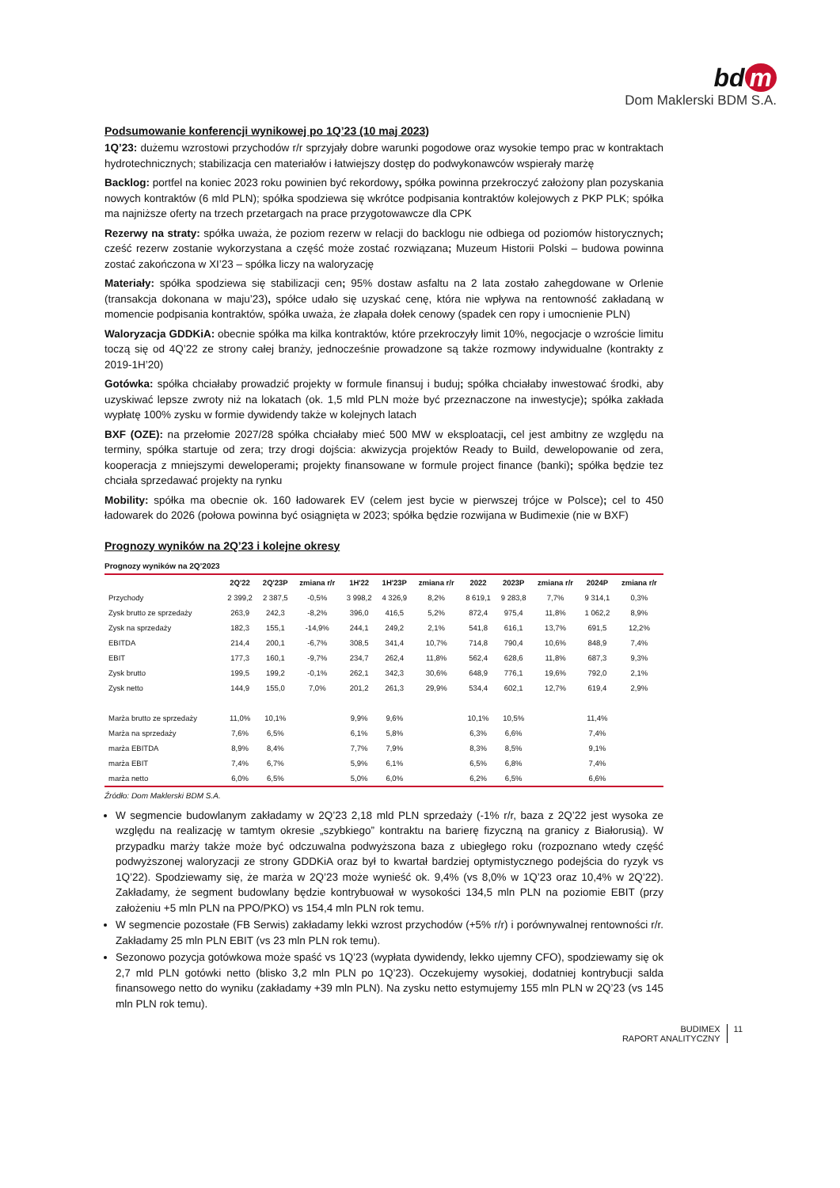bd m
Dom Maklerski BDM S.A.
Podsumowanie konferencji wynikowej po 1Q’23 (10 maj 2023)
1Q’23: dużemu wzrostowi przychodów r/r sprzyjały dobre warunki pogodowe oraz wysokie tempo prac w kontraktach hydrotechnicznych; stabilizacja cen materiałów i łatwiejszy dostęp do podwykonawców wspierały marżę
Backlog: portfel na koniec 2023 roku powinien być rekordowy, spółka powinna przekroczyć założony plan pozyskania nowych kontraktów (6 mld PLN); spółka spodziewa się wkrótce podpisania kontraktów kolejowych z PKP PLK; spółka ma najniższe oferty na trzech przetargach na prace przygotowawcze dla CPK
Rezerwy na straty: spółka uważa, że poziom rezerw w relacji do backlogu nie odbiega od poziomów historycznych; cześć rezerw zostanie wykorzystana a część może zostać rozwiązana; Muzeum Historii Polski – budowa powinna zostać zakończona w XI’23 – spółka liczy na waloryzację
Materiały: spółka spodziewa się stabilizacji cen; 95% dostaw asfaltu na 2 lata zostało zahegdowane w Orlenie (transakcja dokonana w maju’23), spółce udało się uzyskać cenę, która nie wpływa na rentowność zakładaną w momencie podpisania kontraktów, spółka uważa, że złapała dołek cenowy (spadek cen ropy i umocnienie PLN)
Waloryzacja GDDKiA: obecnie spółka ma kilka kontraktów, które przekroczyły limit 10%, negocjacje o wzroście limitu toczą się od 4Q’22 ze strony całej branży, jednocześnie prowadzone są także rozmowy indywidualne (kontrakty z 2019-1H’20)
Gotówka: spółka chciałaby prowadzić projekty w formule finansuj i buduj; spółka chciałaby inwestować środki, aby uzyskiwać lepsze zwroty niż na lokatach (ok. 1,5 mld PLN może być przeznaczone na inwestycje); spółka zakłada wypłatę 100% zysku w formie dywidendy także w kolejnych latach
BXF (OZE): na przełomie 2027/28 spółka chciałaby mieć 500 MW w eksploatacji, cel jest ambitny ze względu na terminy, spółka startuje od zera; trzy drogi dojścia: akwizycja projektów Ready to Build, dewelopowanie od zera, kooperacja z mniejszymi deweloperami; projekty finansowane w formule project finance (banki); spółka będzie tez chciała sprzedawać projekty na rynku
Mobility: spółka ma obecnie ok. 160 ładowarek EV (celem jest bycie w pierwszej trójce w Polsce); cel to 450 ładowarek do 2026 (połowa powinna być osiągnięta w 2023; spółka będzie rozwijana w Budimexie (nie w BXF)
Prognozy wyników na 2Q’23 i kolejne okresy
Prognozy wyników na 2Q’2023
| | 2Q'22 | 2Q'23P | zmiana r/r | 1H'22 | 1H'23P | zmiana r/r | 2022 | 2023P | zmiana r/r | 2024P | zmiana r/r |
| --- | --- | --- | --- | --- | --- | --- | --- | --- | --- | --- | --- |
| Przychody | 2 399,2 | 2 387,5 | -0,5% | 3 998,2 | 4 326,9 | 8,2% | 8 619,1 | 9 283,8 | 7,7% | 9 314,1 | 0,3% |
| Zysk brutto ze sprzedaży | 263,9 | 242,3 | -8,2% | 396,0 | 416,5 | 5,2% | 872,4 | 975,4 | 11,8% | 1 062,2 | 8,9% |
| Zysk na sprzedaży | 182,3 | 155,1 | -14,9% | 244,1 | 249,2 | 2,1% | 541,8 | 616,1 | 13,7% | 691,5 | 12,2% |
| EBITDA | 214,4 | 200,1 | -6,7% | 308,5 | 341,4 | 10,7% | 714,8 | 790,4 | 10,6% | 848,9 | 7,4% |
| EBIT | 177,3 | 160,1 | -9,7% | 234,7 | 262,4 | 11,8% | 562,4 | 628,6 | 11,8% | 687,3 | 9,3% |
| Zysk brutto | 199,5 | 199,2 | -0,1% | 262,1 | 342,3 | 30,6% | 648,9 | 776,1 | 19,6% | 792,0 | 2,1% |
| Zysk netto | 144,9 | 155,0 | 7,0% | 201,2 | 261,3 | 29,9% | 534,4 | 602,1 | 12,7% | 619,4 | 2,9% |
| Marża brutto ze sprzedaży | 11,0% | 10,1% | | 9,9% | 9,6% | | 10,1% | 10,5% | | 11,4% | |
| Marża na sprzedaży | 7,6% | 6,5% | | 6,1% | 5,8% | | 6,3% | 6,6% | | 7,4% | |
| marża EBITDA | 8,9% | 8,4% | | 7,7% | 7,9% | | 8,3% | 8,5% | | 9,1% | |
| marża EBIT | 7,4% | 6,7% | | 5,9% | 6,1% | | 6,5% | 6,8% | | 7,4% | |
| marża netto | 6,0% | 6,5% | | 5,0% | 6,0% | | 6,2% | 6,5% | | 6,6% | |
Źródło: Dom Maklerski BDM S.A.
W segmencie budowlanym zakładamy w 2Q’23 2,18 mld PLN sprzedaży (-1% r/r, baza z 2Q’22 jest wysoka ze względu na realizację w tamtym okresie „szybkiego” kontraktu na barierę fizyczną na granicy z Białorusią). W przypadku marży także może być odczuwalna podwyższona baza z ubiegłego roku (rozpoznano wtedy część podwyższonej waloryzacji ze strony GDDKiA oraz był to kwartał bardziej optymistycznego podejścia do ryzyk vs 1Q’22). Spodziewamy się, że marża w 2Q’23 może wynieść ok. 9,4% (vs 8,0% w 1Q’23 oraz 10,4% w 2Q’22). Zakładamy, że segment budowlany będzie kontrybuował w wysokości 134,5 mln PLN na poziomie EBIT (przy założeniu +5 mln PLN na PPO/PKO) vs 154,4 mln PLN rok temu.
W segmencie pozostałe (FB Serwis) zakładamy lekki wzrost przychodów (+5% r/r) i porównywalnej rentowności r/r. Zakładamy 25 mln PLN EBIT (vs 23 mln PLN rok temu).
Sezonowo pozycja gotówkowa może spaść vs 1Q’23 (wypłata dywidendy, lekko ujemny CFO), spodziewamy się ok 2,7 mld PLN gotówki netto (blisko 3,2 mln PLN po 1Q’23). Oczekujemy wysokiej, dodatniej kontrybucji salda finansowego netto do wyniku (zakładamy +39 mln PLN). Na zysku netto estymujemy 155 mln PLN w 2Q’23 (vs 145 mln PLN rok temu).
BUDIMEX
RAPORT ANALITYCZNY
11